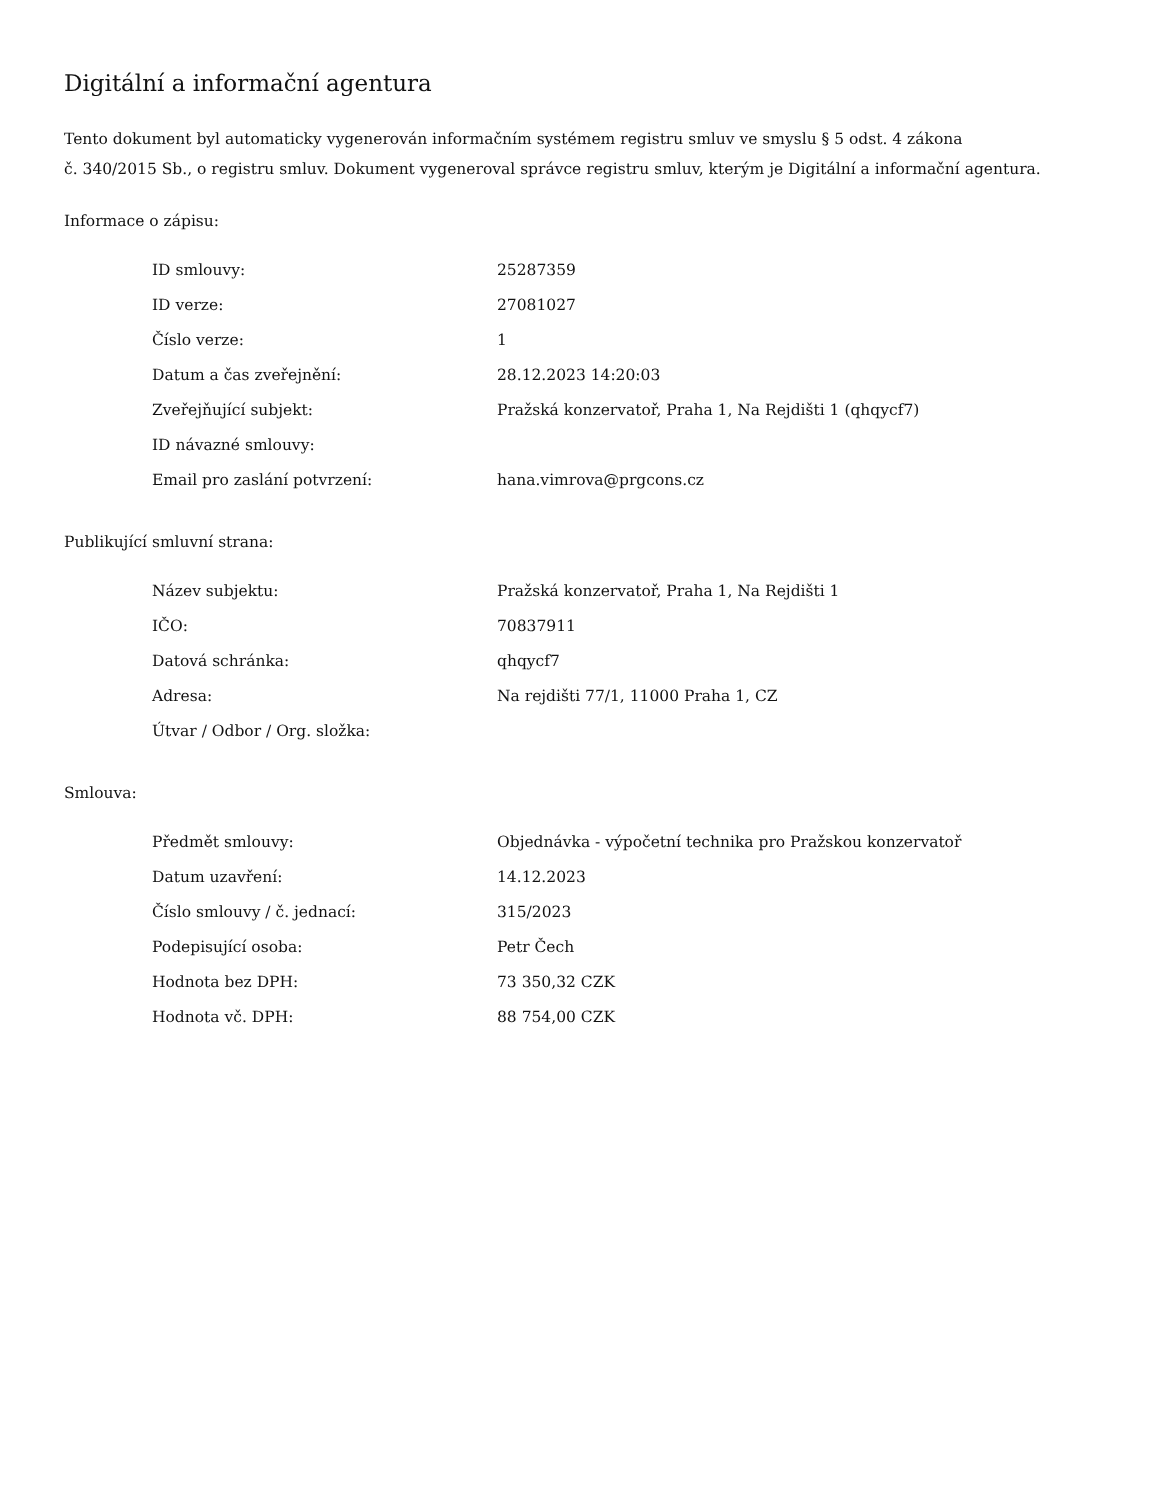Digitální a informační agentura
Tento dokument byl automaticky vygenerován informačním systémem registru smluv ve smyslu § 5 odst. 4 zákona
č. 340/2015 Sb., o registru smluv. Dokument vygeneroval správce registru smluv, kterým je Digitální a informační agentura.
Informace o zápisu:
| ID smlouvy: | 25287359 |
| ID verze: | 27081027 |
| Číslo verze: | 1 |
| Datum a čas zveřejnění: | 28.12.2023 14:20:03 |
| Zveřejňující subjekt: | Pražská konzervatoř, Praha 1, Na Rejdišti 1 (qhqycf7) |
| ID návazné smlouvy: | |
| Email pro zaslání potvrzení: | hana.vimrova@prgcons.cz |
Publikující smluvní strana:
| Název subjektu: | Pražská konzervatoř, Praha 1, Na Rejdišti 1 |
| IČO: | 70837911 |
| Datová schránka: | qhqycf7 |
| Adresa: | Na rejdišti 77/1, 11000 Praha 1, CZ |
| Útvar / Odbor / Org. složka: | |
Smlouva:
| Předmět smlouvy: | Objednávka - výpočetní technika pro Pražskou konzervatoř |
| Datum uzavření: | 14.12.2023 |
| Číslo smlouvy / č. jednací: | 315/2023 |
| Podepisující osoba: | Petr Čech |
| Hodnota bez DPH: | 73 350,32 CZK |
| Hodnota vč. DPH: | 88 754,00 CZK |